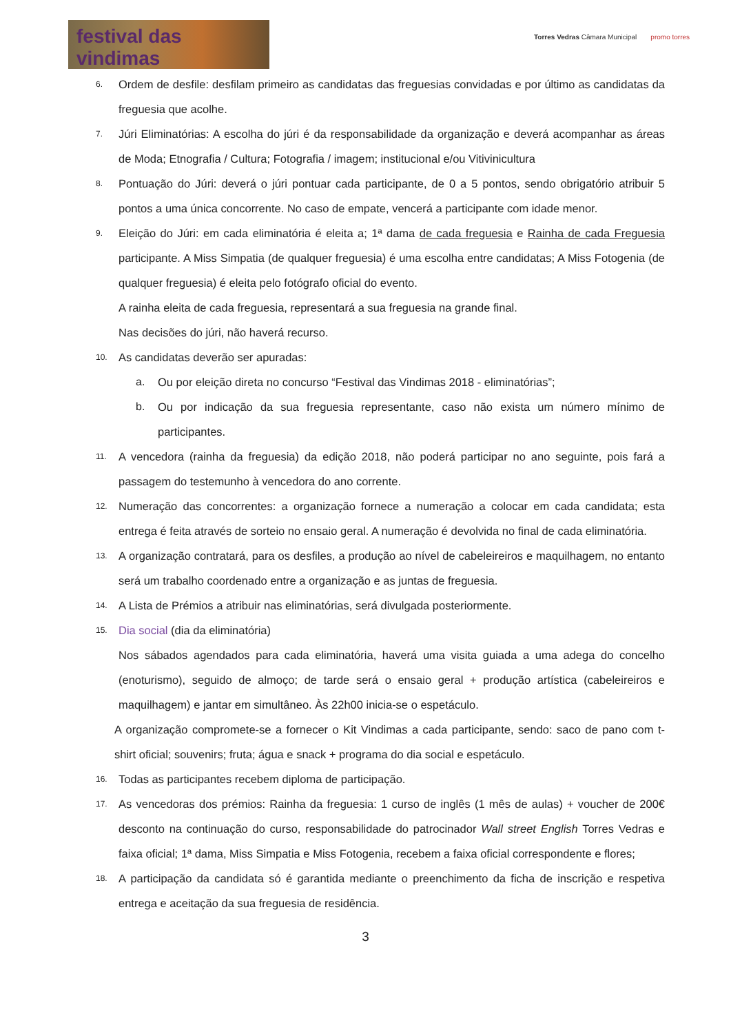festival das vindimas
Torres Vedras Câmara Municipal promo torres
6.
Ordem de desfile: desfilam primeiro as candidatas das freguesias convidadas e por último as candidatas da freguesia que acolhe.
7.
Júri Eliminatórias: A escolha do júri é da responsabilidade da organização e deverá acompanhar as áreas de Moda; Etnografia / Cultura; Fotografia / imagem; institucional e/ou Vitivinicultura
8.
Pontuação do Júri: deverá o júri pontuar cada participante, de 0 a 5 pontos, sendo obrigatório atribuir 5 pontos a uma única concorrente. No caso de empate, vencerá a participante com idade menor.
9.
Eleição do Júri: em cada eliminatória é eleita a; 1ª dama de cada freguesia e Rainha de cada Freguesia participante. A Miss Simpatia (de qualquer freguesia) é uma escolha entre candidatas; A Miss Fotogenia (de qualquer freguesia) é eleita pelo fotógrafo oficial do evento.
A rainha eleita de cada freguesia, representará a sua freguesia na grande final.
Nas decisões do júri, não haverá recurso.
10.
As candidatas deverão ser apuradas:
a. Ou por eleição direta no concurso “Festival das Vindimas 2018 - eliminatórias”;
b. Ou por indicação da sua freguesia representante, caso não exista um número mínimo de participantes.
11.
A vencedora (rainha da freguesia) da edição 2018, não poderá participar no ano seguinte, pois fará a passagem do testemunho à vencedora do ano corrente.
12.
Numeração das concorrentes: a organização fornece a numeração a colocar em cada candidata; esta entrega é feita através de sorteio no ensaio geral. A numeração é devolvida no final de cada eliminatória.
13.
A organização contratará, para os desfiles, a produção ao nível de cabeleireiros e maquilhagem, no entanto será um trabalho coordenado entre a organização e as juntas de freguesia.
14.
A Lista de Prémios a atribuir nas eliminatórias, será divulgada posteriormente.
15.
Dia social (dia da eliminatória)
Nos sábados agendados para cada eliminatória, haverá uma visita guiada a uma adega do concelho (enoturismo), seguido de almoço; de tarde será o ensaio geral + produção artística (cabeleireiros e maquilhagem) e jantar em simultâneo. Às 22h00 inicia-se o espetáculo.
A organização compromete-se a fornecer o Kit Vindimas a cada participante, sendo: saco de pano com t-shirt oficial; souvenirs; fruta; água e snack + programa do dia social e espetáculo.
16.
Todas as participantes recebem diploma de participação.
17.
As vencedoras dos prémios: Rainha da freguesia: 1 curso de inglês (1 mês de aulas) + voucher de 200€ desconto na continuação do curso, responsabilidade do patrocinador Wall street English Torres Vedras e faixa oficial; 1ª dama, Miss Simpatia e Miss Fotogenia, recebem a faixa oficial correspondente e flores;
18.
A participação da candidata só é garantida mediante o preenchimento da ficha de inscrição e respetiva entrega e aceitação da sua freguesia de residência.
3